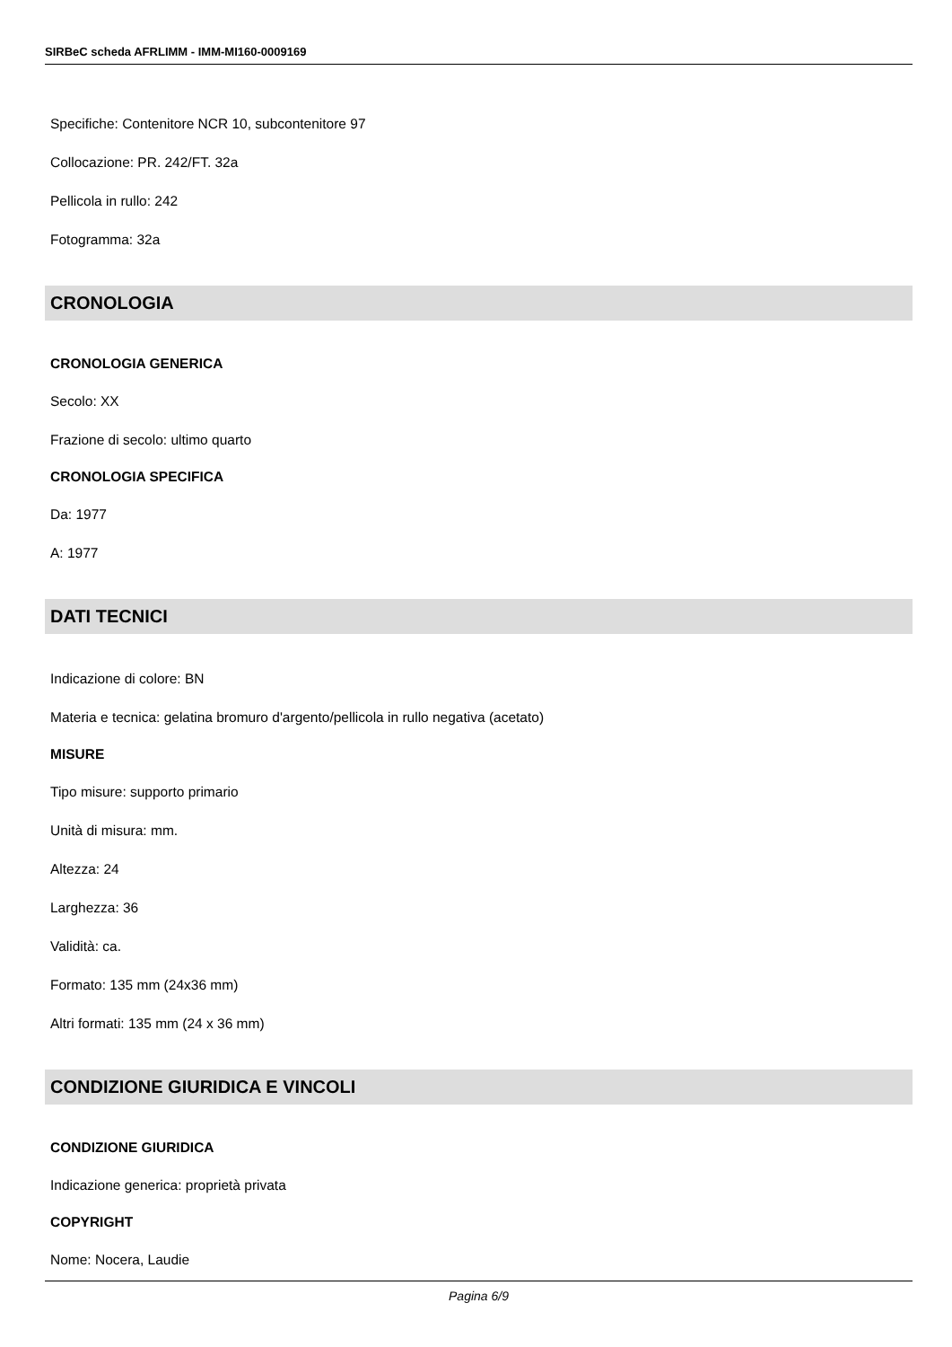SIRBeC scheda AFRLIMM - IMM-MI160-0009169
Specifiche: Contenitore NCR 10, subcontenitore 97
Collocazione: PR. 242/FT. 32a
Pellicola in rullo: 242
Fotogramma: 32a
CRONOLOGIA
CRONOLOGIA GENERICA
Secolo: XX
Frazione di secolo: ultimo quarto
CRONOLOGIA SPECIFICA
Da: 1977
A: 1977
DATI TECNICI
Indicazione di colore: BN
Materia e tecnica: gelatina bromuro d'argento/pellicola in rullo negativa (acetato)
MISURE
Tipo misure: supporto primario
Unità di misura: mm.
Altezza: 24
Larghezza: 36
Validità: ca.
Formato: 135 mm (24x36 mm)
Altri formati: 135 mm (24 x 36 mm)
CONDIZIONE GIURIDICA E VINCOLI
CONDIZIONE GIURIDICA
Indicazione generica: proprietà privata
COPYRIGHT
Nome: Nocera, Laudie
Pagina 6/9